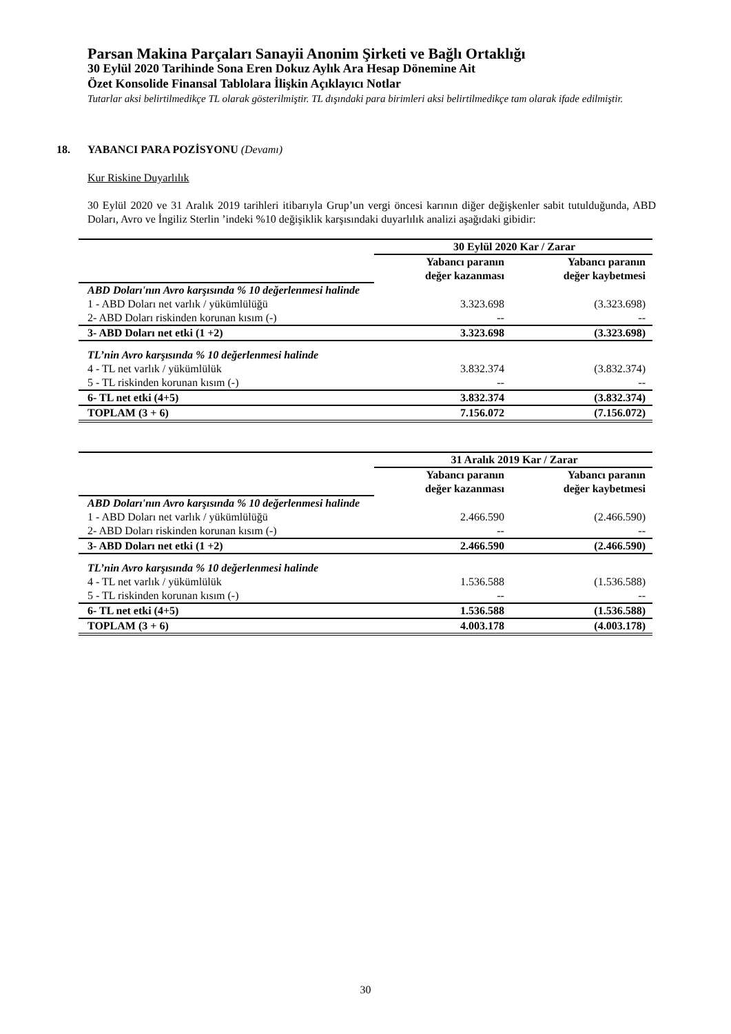Parsan Makina Parçaları Sanayii Anonim Şirketi ve Bağlı Ortaklığı
30 Eylül 2020 Tarihinde Sona Eren Dokuz Aylık Ara Hesap Dönemine Ait
Özet Konsolide Finansal Tablolara İlişkin Açıklayıcı Notlar
Tutarlar aksi belirtilmedikçe TL olarak gösterilmiştir. TL dışındaki para birimleri aksi belirtilmedikçe tam olarak ifade edilmiştir.
18. YABANCI PARA POZİSYONU (Devamı)
Kur Riskine Duyarlılık
30 Eylül 2020 ve 31 Aralık 2019 tarihleri itibarıyla Grup’un vergi öncesi karının diğer değişkenler sabit tutulduğunda, ABD Doları, Avro ve İngiliz Sterlin ’indeki %10 değişiklik karşısındaki duyarlılık analizi aşağıdaki gibidir:
| | 30 Eylül 2020 Kar / Zarar | |
| | Yabancı paranın değer kazanması | Yabancı paranın değer kaybetmesi |
| ABD Doları'nın Avro karşısında % 10 değerlenmesi halinde | | |
| 1 - ABD Doları net varlık / yükümlülüğü | 3.323.698 | (3.323.698) |
| 2- ABD Doları riskinden korunan kısım (-) | -- | -- |
| 3- ABD Doları net etki (1 +2) | 3.323.698 | (3.323.698) |
| TL’nin Avro karşısında % 10 değerlenmesi halinde | | |
| 4 - TL net varlık / yükümlülük | 3.832.374 | (3.832.374) |
| 5 - TL riskinden korunan kısım (-) | -- | -- |
| 6- TL net etki (4+5) | 3.832.374 | (3.832.374) |
| TOPLAM (3 + 6) | 7.156.072 | (7.156.072) |
| | 31 Aralık 2019 Kar / Zarar | |
| | Yabancı paranın değer kazanması | Yabancı paranın değer kaybetmesi |
| ABD Doları'nın Avro karşısında % 10 değerlenmesi halinde | | |
| 1 - ABD Doları net varlık / yükümlülüğü | 2.466.590 | (2.466.590) |
| 2- ABD Doları riskinden korunan kısım (-) | -- | -- |
| 3- ABD Doları net etki (1 +2) | 2.466.590 | (2.466.590) |
| TL’nin Avro karşısında % 10 değerlenmesi halinde | | |
| 4 - TL net varlık / yükümlülük | 1.536.588 | (1.536.588) |
| 5 - TL riskinden korunan kısım (-) | -- | -- |
| 6- TL net etki (4+5) | 1.536.588 | (1.536.588) |
| TOPLAM (3 + 6) | 4.003.178 | (4.003.178) |
30